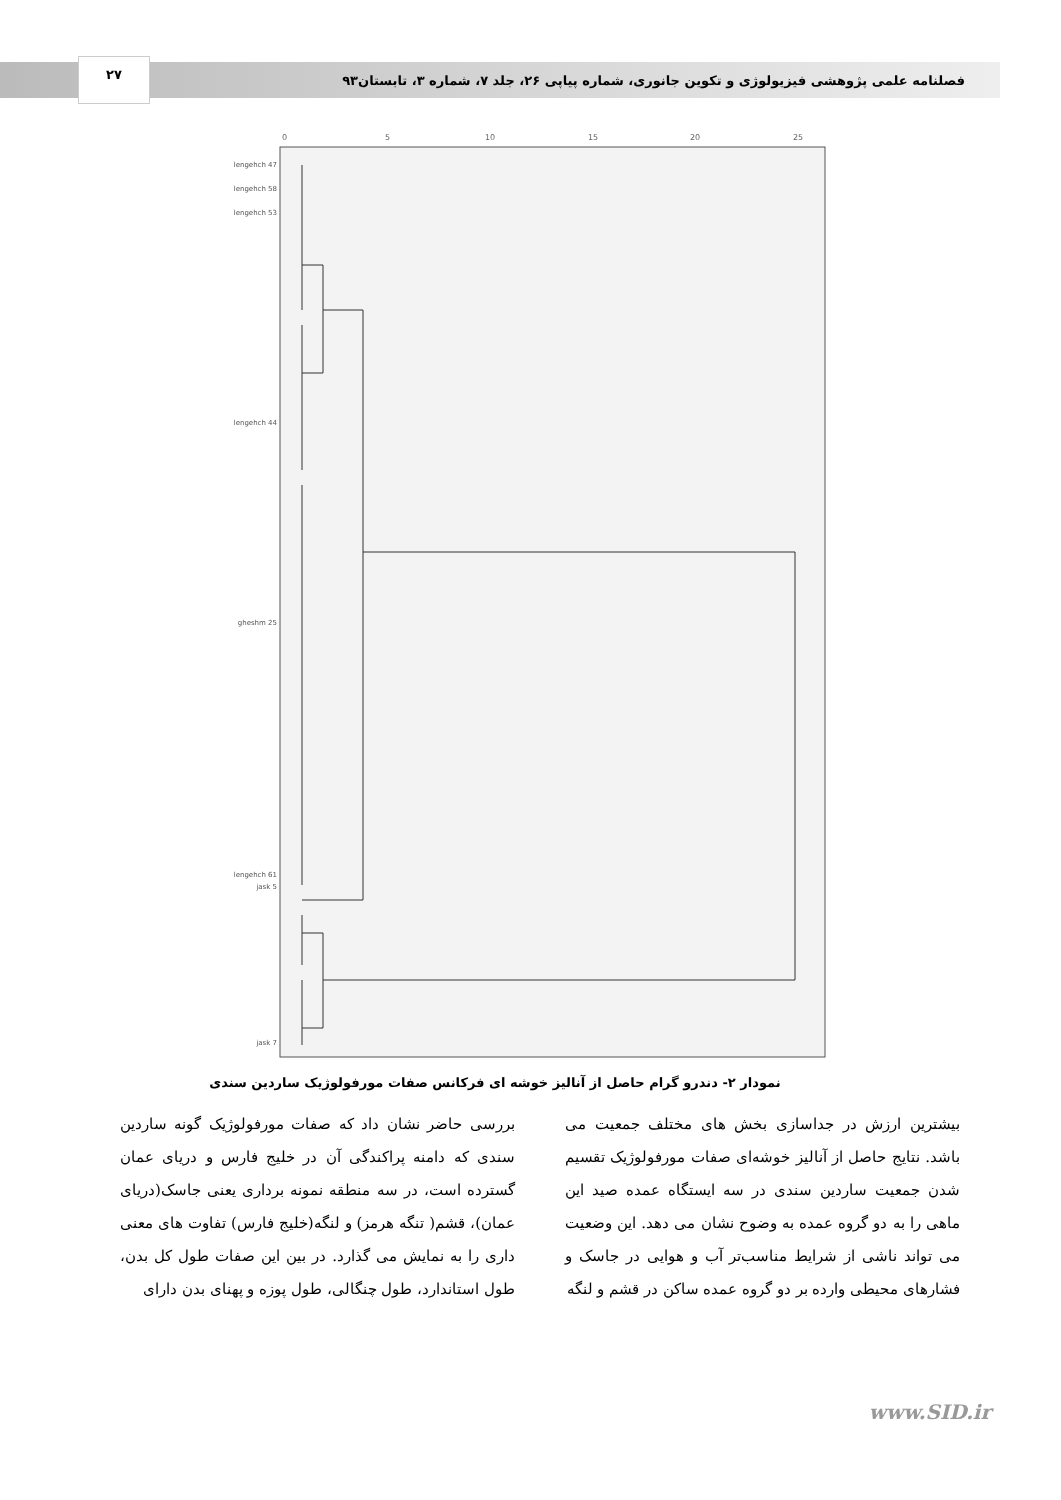۲۷
فصلنامه علمی پژوهشی فیزیولوژی و تکوین جانوری، شماره پیاپی ۲۶، جلد ۷، شماره ۳، تابستان۹۳
0
5
10
15
20
25
lengehch 47
lengehch 58
lengehch 53
lengehch 44
gheshm 25
lengehch 61
jask 5
jask 7
نمودار ۲- دندرو گرام حاصل از آنالیز خوشه ای فرکانس صفات مورفولوژیک ساردین سندی
بررسی حاضر نشان داد که صفات مورفولوژیک گونه ساردین سندی که دامنه پراکندگی آن در خلیج فارس و دریای عمان گسترده است، در سه منطقه نمونه برداری یعنی جاسک(دریای عمان)، قشم( تنگه هرمز) و لنگه(خلیج فارس) تفاوت های معنی داری را به نمایش می گذارد. در بین این صفات طول کل بدن، طول استاندارد، طول چنگالی، طول پوزه و پهنای بدن دارای
بیشترین ارزش در جداسازی بخش های مختلف جمعیت می باشد. نتایج حاصل از آنالیز خوشه‌ای صفات مورفولوژیک تقسیم شدن جمعیت ساردین سندی در سه ایستگاه عمده صید این ماهی را به دو گروه عمده به وضوح نشان می دهد. این وضعیت می تواند ناشی از شرایط مناسب‌تر آب و هوایی در جاسک و فشارهای محیطی وارده بر دو گروه عمده ساکن در قشم و لنگه
www.SID.ir